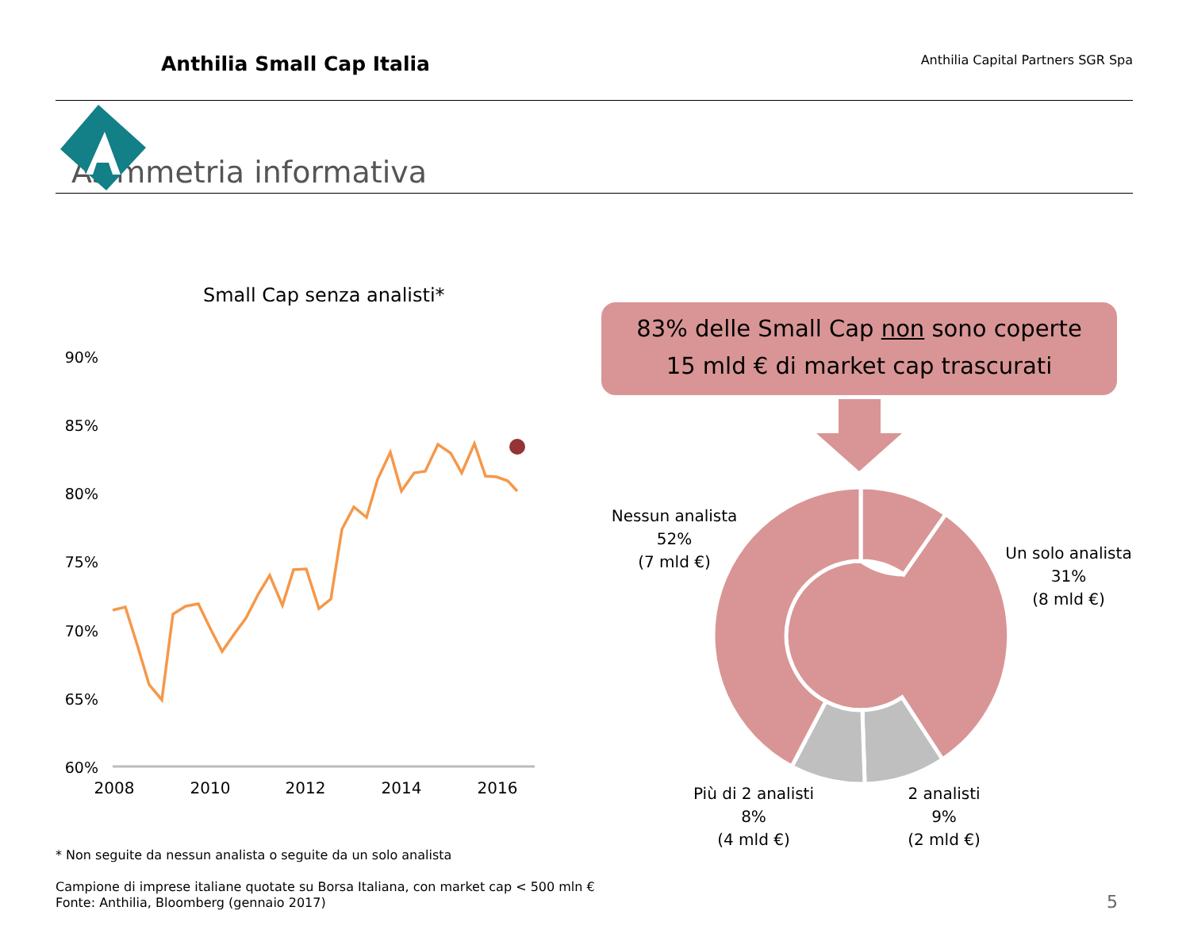Anthilia Small Cap Italia
Anthilia Capital Partners SGR Spa
Asimmetria informativa
Small Cap senza analisti*
90%
85%
80%
75%
70%
65%
60%
2008
2010
2012
2014
2016
83% delle Small Cap non sono coperte
15 mld € di market cap trascurati
Nessun analista
52%
(7 mld €)
Un solo analista
31%
(8 mld €)
Più di 2 analisti
8%
(4 mld €)
2 analisti
9%
(2 mld €)
* Non seguite da nessun analista o seguite da un solo analista
Campione di imprese italiane quotate su Borsa Italiana, con market cap < 500 mln €
Fonte: Anthilia, Bloomberg (gennaio 2017)
5